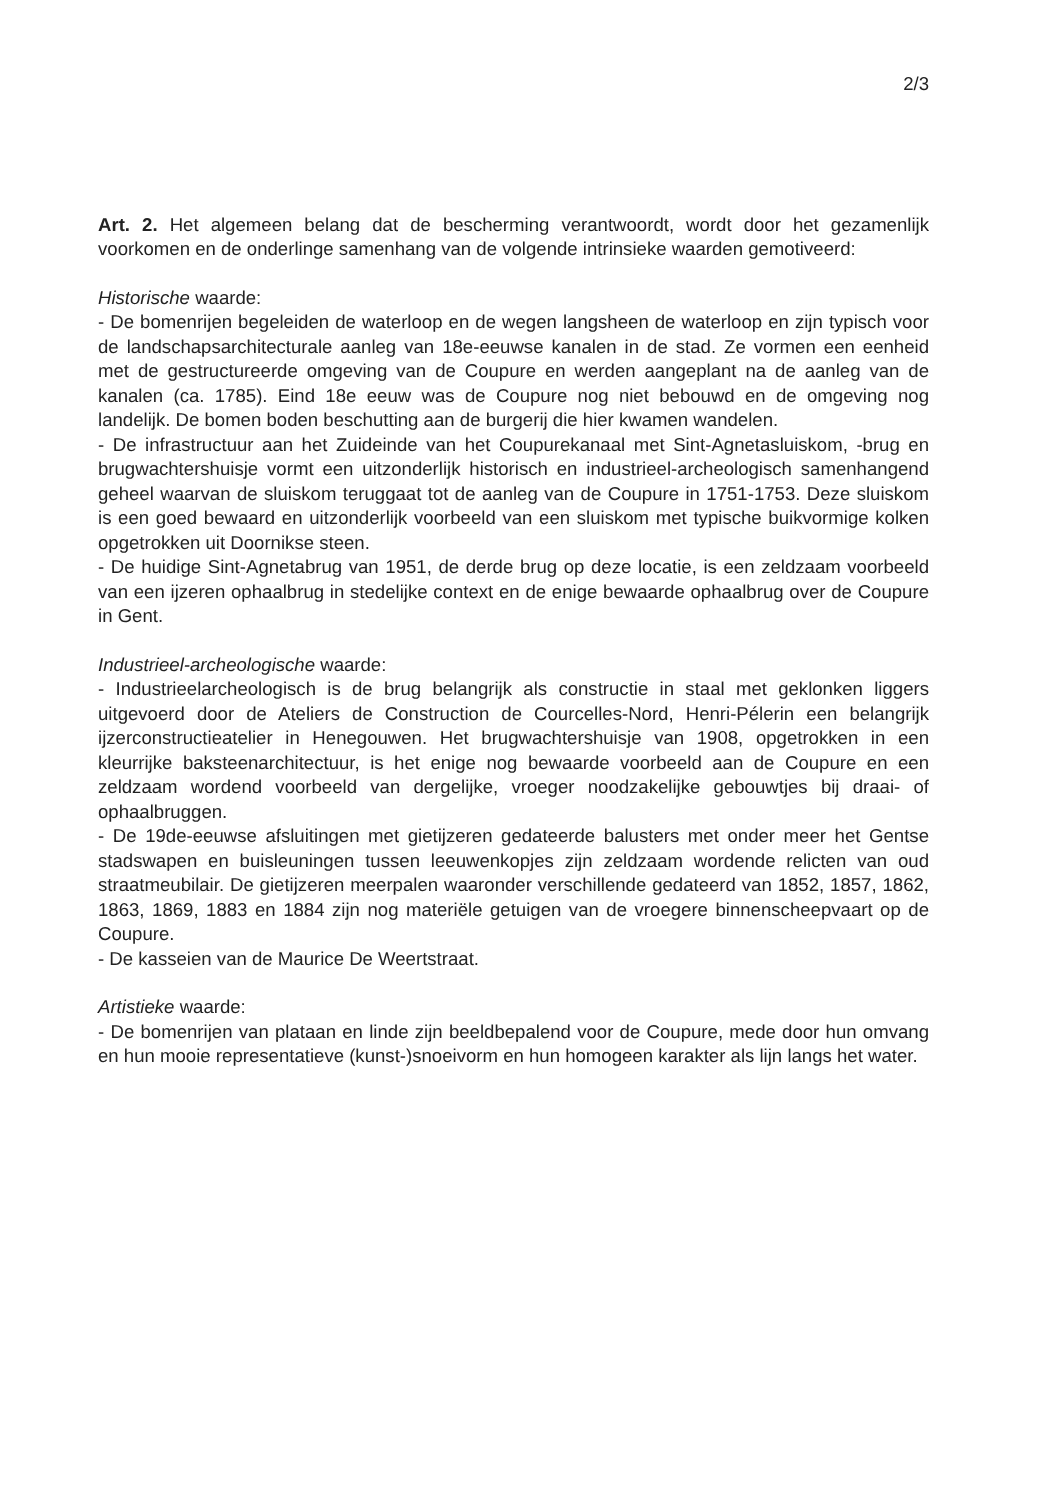2/3
Art. 2. Het algemeen belang dat de bescherming verantwoordt, wordt door het gezamenlijk voorkomen en de onderlinge samenhang van de volgende intrinsieke waarden gemotiveerd:
Historische waarde:
- De bomenrijen begeleiden de waterloop en de wegen langsheen de waterloop en zijn typisch voor de landschapsarchitecturale aanleg van 18e-eeuwse kanalen in de stad. Ze vormen een eenheid met de gestructureerde omgeving van de Coupure en werden aangeplant na de aanleg van de kanalen (ca. 1785). Eind 18e eeuw was de Coupure nog niet bebouwd en de omgeving nog landelijk. De bomen boden beschutting aan de burgerij die hier kwamen wandelen.
- De infrastructuur aan het Zuideinde van het Coupurekanaal met Sint-Agnetasluiskom, -brug en brugwachtershuisje vormt een uitzonderlijk historisch en industrieel-archeologisch samenhangend geheel waarvan de sluiskom teruggaat tot de aanleg van de Coupure in 1751-1753. Deze sluiskom is een goed bewaard en uitzonderlijk voorbeeld van een sluiskom met typische buikvormige kolken opgetrokken uit Doornikse steen.
- De huidige Sint-Agnetabrug van 1951, de derde brug op deze locatie, is een zeldzaam voorbeeld van een ijzeren ophaalbrug in stedelijke context en de enige bewaarde ophaalbrug over de Coupure in Gent.
Industrieel-archeologische waarde:
- Industrieelarcheologisch is de brug belangrijk als constructie in staal met geklonken liggers uitgevoerd door de Ateliers de Construction de Courcelles-Nord, Henri-Pélerin een belangrijk ijzerconstructieatelier in Henegouwen. Het brugwachtershuisje van 1908, opgetrokken in een kleurrijke baksteenarchitectuur, is het enige nog bewaarde voorbeeld aan de Coupure en een zeldzaam wordend voorbeeld van dergelijke, vroeger noodzakelijke gebouwtjes bij draai- of ophaalbruggen.
- De 19de-eeuwse afsluitingen met gietijzeren gedateerde balusters met onder meer het Gentse stadswapen en buisleuningen tussen leeuwenkopjes zijn zeldzaam wordende relicten van oud straatmeubilair. De gietijzeren meerpalen waaronder verschillende gedateerd van 1852, 1857, 1862, 1863, 1869, 1883 en 1884 zijn nog materiële getuigen van de vroegere binnenscheepvaart op de Coupure.
- De kasseien van de Maurice De Weertstraat.
Artistieke waarde:
- De bomenrijen van plataan en linde zijn beeldbepalend voor de Coupure, mede door hun omvang en hun mooie representatieve (kunst-)snoeivorm en hun homogeen karakter als lijn langs het water.